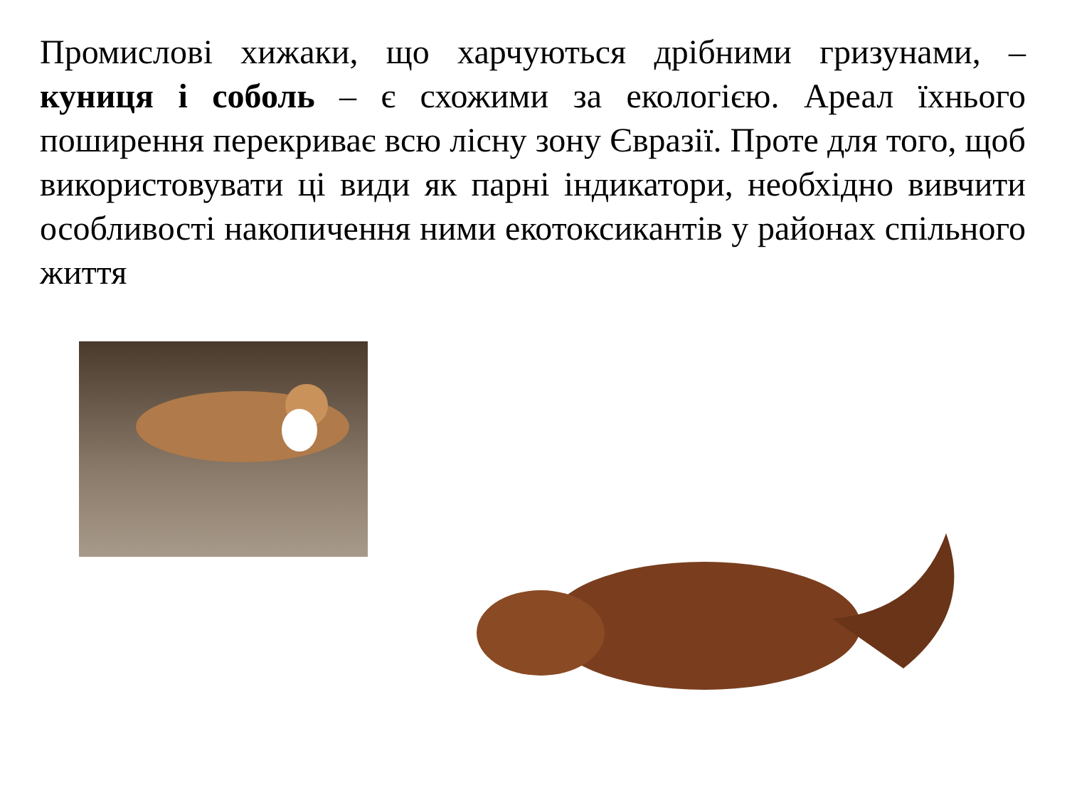Промислові хижаки, що харчуються дрібними гризунами, – куниця і соболь – є схожими за екологією. Ареал їхнього поширення перекриває всю лісну зону Євразії. Проте для того, щоб використовувати ці види як парні індикатори, необхідно вивчити особливості накопичення ними екотоксикантів у районах спільного життя